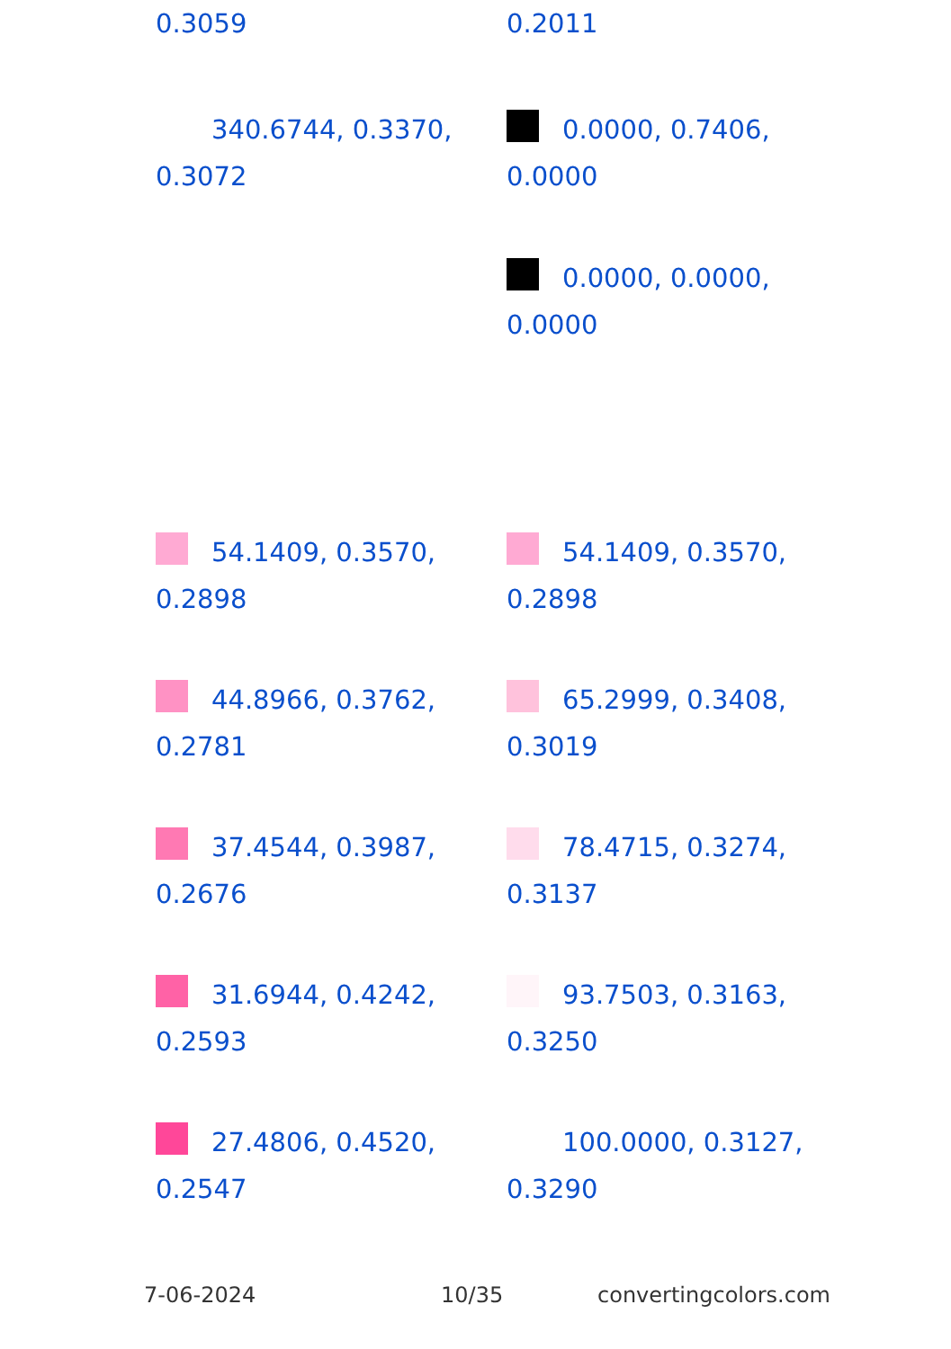0.3059 0.2011
340.6744, 0.3370, 0.3072
0.0000, 0.7406, 0.0000
0.0000, 0.0000, 0.0000
54.1409, 0.3570, 0.2898
54.1409, 0.3570, 0.2898
44.8966, 0.3762, 0.2781
65.2999, 0.3408, 0.3019
37.4544, 0.3987, 0.2676
78.4715, 0.3274, 0.3137
31.6944, 0.4242, 0.2593
93.7503, 0.3163, 0.3250
27.4806, 0.4520, 0.2547
100.0000, 0.3127, 0.3290
7-06-2024 10/35 convertingcolors.com